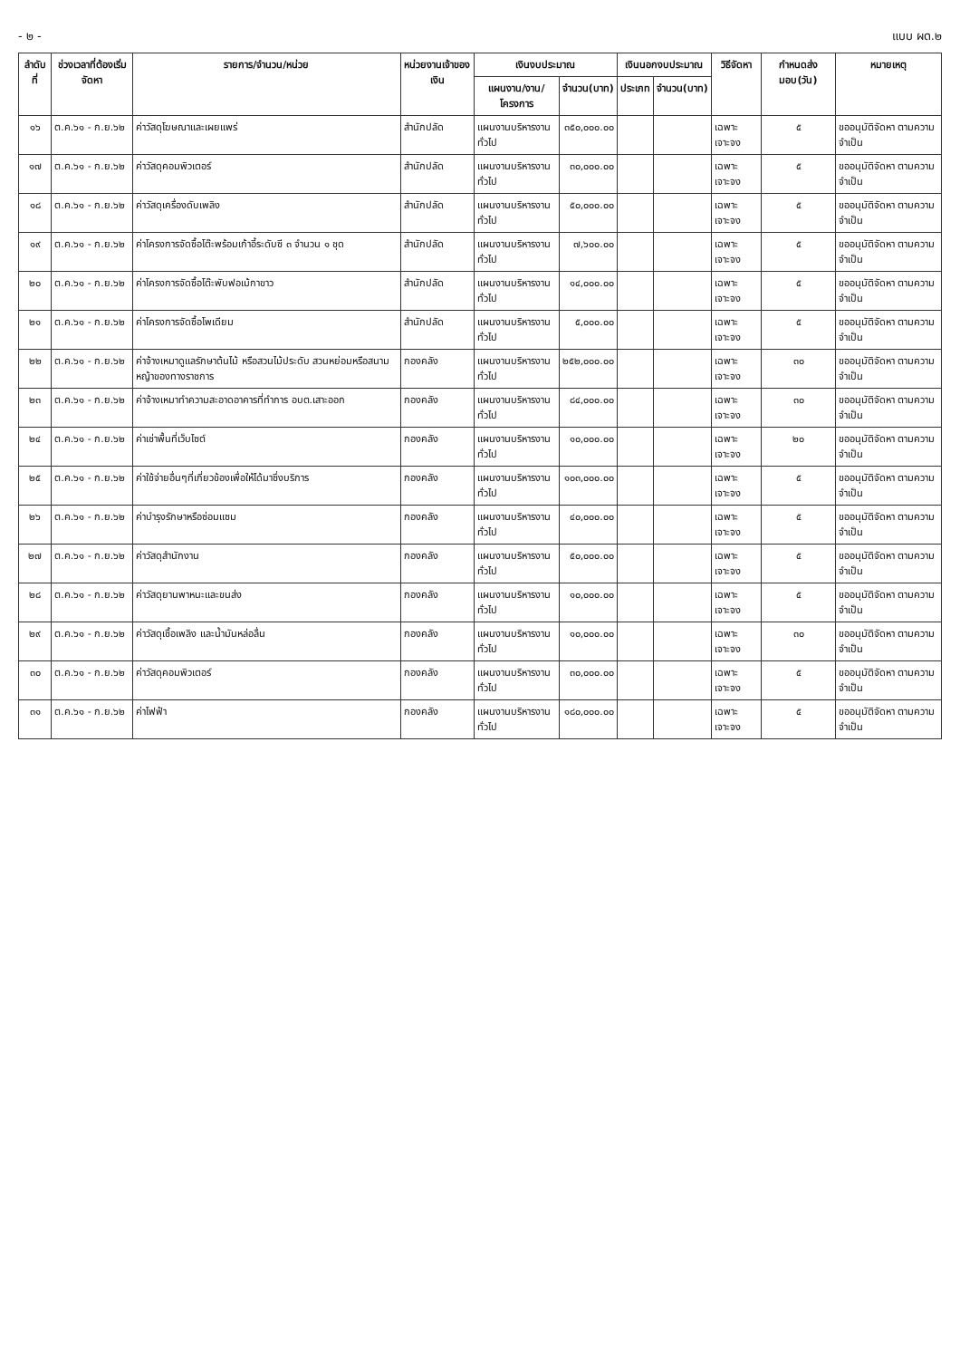- ๒ - แบบ ผด.๒
| ลำดับที่ | ช่วงเวลาที่ต้องเริ่มจัดหา | รายการ/จำนวน/หน่วย | หน่วยงานเจ้าของเงิน | เงินงบประมาณ | | เงินนอกงบประมาณ | | วิธีจัดหา | กำหนดส่งมอบ(วัน) | หมายเหตุ |
| --- | --- | --- | --- | --- | --- | --- | --- | --- | --- | --- |
| | | | | แผนงาน/งาน/โครงการ | จำนวน(บาท) | ประเภท | จำนวน(บาท) | | | |
| ๑๖ | ต.ค.๖๑ - ก.ย.๖๒ | ค่าวัสดุโฆษณาและเผยแพร่ | สำนักปลัด | แผนงานบริหารงานทั่วไป | ๓๕๐,๐๐๐.๐๐ | | | เฉพาะเจาะจง | ๕ | ขออนุมัติจัดหา ตามความจำเป็น |
| ๑๗ | ต.ค.๖๑ - ก.ย.๖๒ | ค่าวัสดุคอมพิวเตอร์ | สำนักปลัด | แผนงานบริหารงานทั่วไป | ๓๐,๐๐๐.๐๐ | | | เฉพาะเจาะจง | ๕ | ขออนุมัติจัดหา ตามความจำเป็น |
| ๑๘ | ต.ค.๖๑ - ก.ย.๖๒ | ค่าวัสดุเครื่องดับเพลิง | สำนักปลัด | แผนงานบริหารงานทั่วไป | ๕๐,๐๐๐.๐๐ | | | เฉพาะเจาะจง | ๕ | ขออนุมัติจัดหา ตามความจำเป็น |
| ๑๙ | ต.ค.๖๑ - ก.ย.๖๒ | ค่าโครงการจัดซื้อโต๊ะพร้อมเก้าอี้ระดับซี ๓ จำนวน ๑ ชุด | สำนักปลัด | แผนงานบริหารงานทั่วไป | ๗,๖๐๐.๐๐ | | | เฉพาะเจาะจง | ๕ | ขออนุมัติจัดหา ตามความจำเป็น |
| ๒๐ | ต.ค.๖๑ - ก.ย.๖๒ | ค่าโครงการจัดซื้อโต๊ะพับฟอเม้กาขาว | สำนักปลัด | แผนงานบริหารงานทั่วไป | ๑๔,๐๐๐.๐๐ | | | เฉพาะเจาะจง | ๕ | ขออนุมัติจัดหา ตามความจำเป็น |
| ๒๑ | ต.ค.๖๑ - ก.ย.๖๒ | ค่าโครงการจัดซื้อโพเดียม | สำนักปลัด | แผนงานบริหารงานทั่วไป | ๕,๐๐๐.๐๐ | | | เฉพาะเจาะจง | ๕ | ขออนุมัติจัดหา ตามความจำเป็น |
| ๒๒ | ต.ค.๖๑ - ก.ย.๖๒ | ค่าจ้างเหมาดูแลรักษาต้นไม้ หรือสวนไม้ประดับ สวนหย่อมหรือสนามหญ้าของทางราชการ | กองคลัง | แผนงานบริหารงานทั่วไป | ๒๕๒,๐๐๐.๐๐ | | | เฉพาะเจาะจง | ๓๐ | ขออนุมัติจัดหา ตามความจำเป็น |
| ๒๓ | ต.ค.๖๑ - ก.ย.๖๒ | ค่าจ้างเหมาทำความสะอาดอาคารที่ทำการ อบต.เสาะออก | กองคลัง | แผนงานบริหารงานทั่วไป | ๘๔,๐๐๐.๐๐ | | | เฉพาะเจาะจง | ๓๐ | ขออนุมัติจัดหา ตามความจำเป็น |
| ๒๔ | ต.ค.๖๑ - ก.ย.๖๒ | ค่าเช่าพื้นที่เว็บไซต์ | กองคลัง | แผนงานบริหารงานทั่วไป | ๑๐,๐๐๐.๐๐ | | | เฉพาะเจาะจง | ๒๐ | ขออนุมัติจัดหา ตามความจำเป็น |
| ๒๕ | ต.ค.๖๑ - ก.ย.๖๒ | ค่าใช้จ่ายอื่นๆที่เกี่ยวข้องเพื่อให้ได้มาซึ่งบริการ | กองคลัง | แผนงานบริหารงานทั่วไป | ๑๐๓,๐๐๐.๐๐ | | | เฉพาะเจาะจง | ๕ | ขออนุมัติจัดหา ตามความจำเป็น |
| ๒๖ | ต.ค.๖๑ - ก.ย.๖๒ | ค่าบำรุงรักษาหรือซ่อมแซม | กองคลัง | แผนงานบริหารงานทั่วไป | ๔๐,๐๐๐.๐๐ | | | เฉพาะเจาะจง | ๕ | ขออนุมัติจัดหา ตามความจำเป็น |
| ๒๗ | ต.ค.๖๑ - ก.ย.๖๒ | ค่าวัสดุสำนักงาน | กองคลัง | แผนงานบริหารงานทั่วไป | ๕๐,๐๐๐.๐๐ | | | เฉพาะเจาะจง | ๕ | ขออนุมัติจัดหา ตามความจำเป็น |
| ๒๘ | ต.ค.๖๑ - ก.ย.๖๒ | ค่าวัสดุยานพาหนะและขนส่ง | กองคลัง | แผนงานบริหารงานทั่วไป | ๑๐,๐๐๐.๐๐ | | | เฉพาะเจาะจง | ๕ | ขออนุมัติจัดหา ตามความจำเป็น |
| ๒๙ | ต.ค.๖๑ - ก.ย.๖๒ | ค่าวัสดุเชื้อเพลิง และน้ำมันหล่อลื่น | กองคลัง | แผนงานบริหารงานทั่วไป | ๑๐,๐๐๐.๐๐ | | | เฉพาะเจาะจง | ๓๐ | ขออนุมัติจัดหา ตามความจำเป็น |
| ๓๐ | ต.ค.๖๑ - ก.ย.๖๒ | ค่าวัสดุคอมพิวเตอร์ | กองคลัง | แผนงานบริหารงานทั่วไป | ๓๐,๐๐๐.๐๐ | | | เฉพาะเจาะจง | ๕ | ขออนุมัติจัดหา ตามความจำเป็น |
| ๓๑ | ต.ค.๖๑ - ก.ย.๖๒ | ค่าไฟฟ้า | กองคลัง | แผนงานบริหารงานทั่วไป | ๑๘๐,๐๐๐.๐๐ | | | เฉพาะเจาะจง | ๕ | ขออนุมัติจัดหา ตามความจำเป็น |